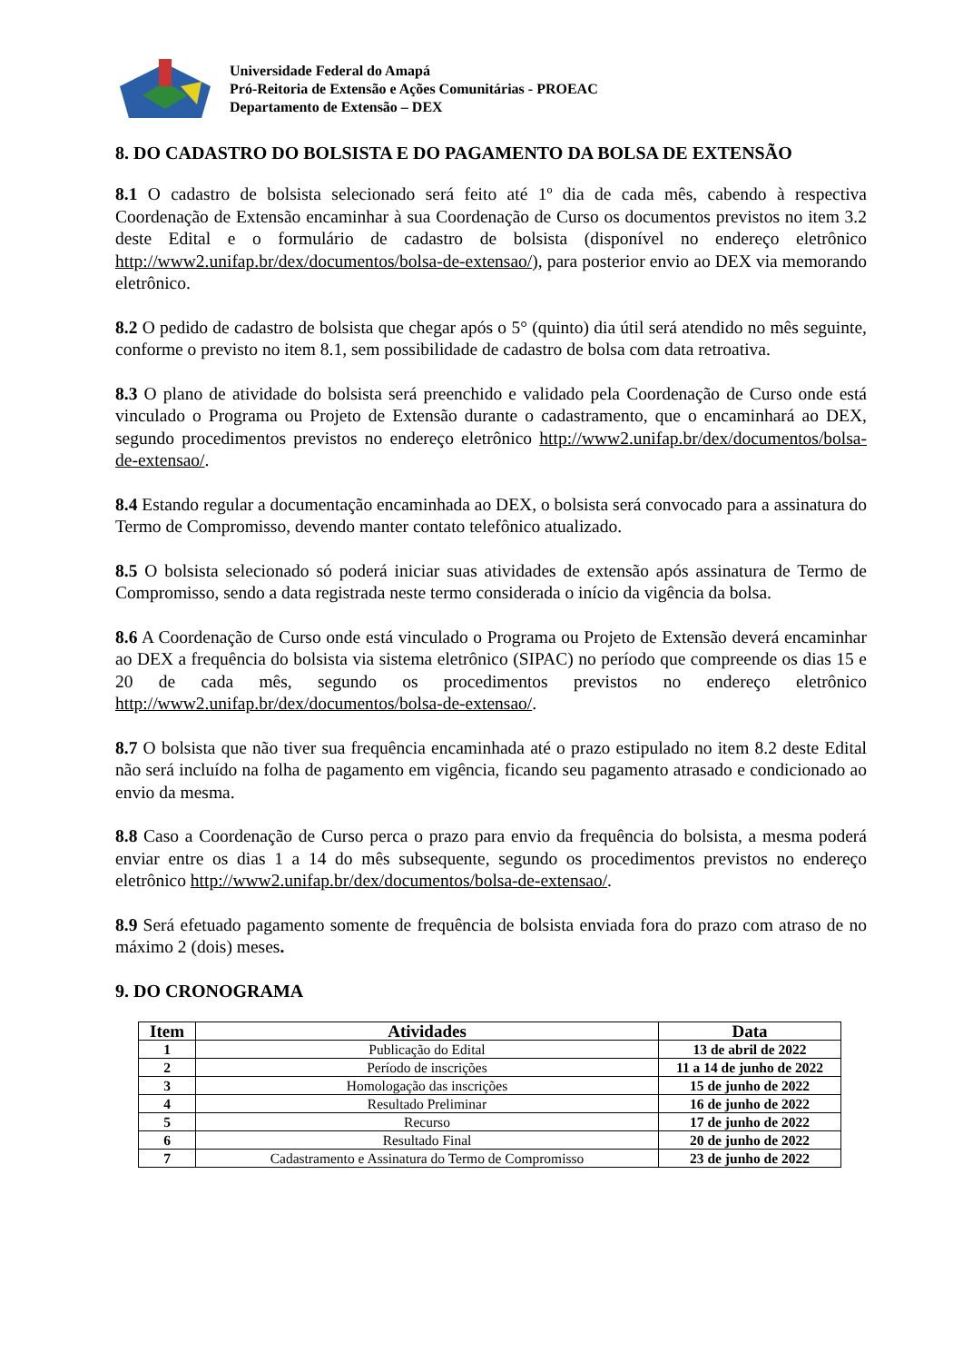Universidade Federal do Amapá
Pró-Reitoria de Extensão e Ações Comunitárias - PROEAC
Departamento de Extensão – DEX
8. DO CADASTRO DO BOLSISTA E DO PAGAMENTO DA BOLSA DE EXTENSÃO
8.1 O cadastro de bolsista selecionado será feito até 1º dia de cada mês, cabendo à respectiva Coordenação de Extensão encaminhar à sua Coordenação de Curso os documentos previstos no item 3.2 deste Edital e o formulário de cadastro de bolsista (disponível no endereço eletrônico http://www2.unifap.br/dex/documentos/bolsa-de-extensao/), para posterior envio ao DEX via memorando eletrônico.
8.2 O pedido de cadastro de bolsista que chegar após o 5° (quinto) dia útil será atendido no mês seguinte, conforme o previsto no item 8.1, sem possibilidade de cadastro de bolsa com data retroativa.
8.3 O plano de atividade do bolsista será preenchido e validado pela Coordenação de Curso onde está vinculado o Programa ou Projeto de Extensão durante o cadastramento, que o encaminhará ao DEX, segundo procedimentos previstos no endereço eletrônico http://www2.unifap.br/dex/documentos/bolsa-de-extensao/.
8.4 Estando regular a documentação encaminhada ao DEX, o bolsista será convocado para a assinatura do Termo de Compromisso, devendo manter contato telefônico atualizado.
8.5 O bolsista selecionado só poderá iniciar suas atividades de extensão após assinatura de Termo de Compromisso, sendo a data registrada neste termo considerada o início da vigência da bolsa.
8.6 A Coordenação de Curso onde está vinculado o Programa ou Projeto de Extensão deverá encaminhar ao DEX a frequência do bolsista via sistema eletrônico (SIPAC) no período que compreende os dias 15 e 20 de cada mês, segundo os procedimentos previstos no endereço eletrônico http://www2.unifap.br/dex/documentos/bolsa-de-extensao/.
8.7 O bolsista que não tiver sua frequência encaminhada até o prazo estipulado no item 8.2 deste Edital não será incluído na folha de pagamento em vigência, ficando seu pagamento atrasado e condicionado ao envio da mesma.
8.8 Caso a Coordenação de Curso perca o prazo para envio da frequência do bolsista, a mesma poderá enviar entre os dias 1 a 14 do mês subsequente, segundo os procedimentos previstos no endereço eletrônico http://www2.unifap.br/dex/documentos/bolsa-de-extensao/.
8.9 Será efetuado pagamento somente de frequência de bolsista enviada fora do prazo com atraso de no máximo 2 (dois) meses.
9. DO CRONOGRAMA
| Item | Atividades | Data |
| --- | --- | --- |
| 1 | Publicação do Edital | 13 de abril de 2022 |
| 2 | Período de inscrições | 11 a 14 de junho de 2022 |
| 3 | Homologação das inscrições | 15 de junho de 2022 |
| 4 | Resultado Preliminar | 16 de junho de 2022 |
| 5 | Recurso | 17 de junho de 2022 |
| 6 | Resultado Final | 20 de junho de 2022 |
| 7 | Cadastramento e Assinatura do Termo de Compromisso | 23 de junho de 2022 |